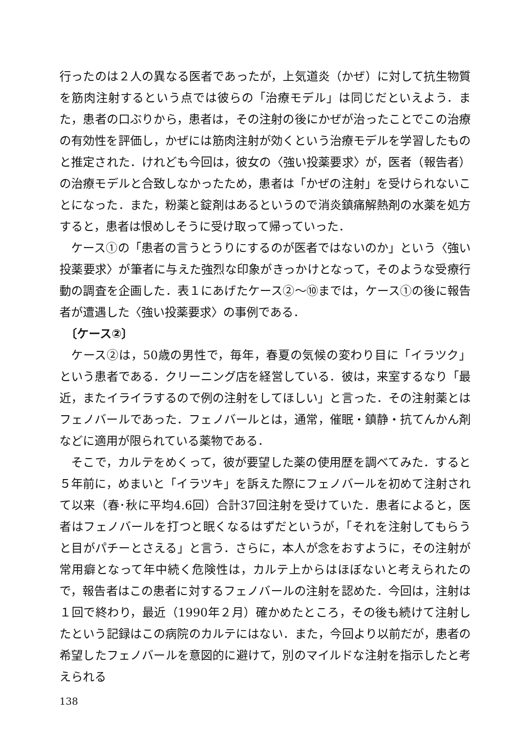行ったのは２人の異なる医者であったが，上気道炎（かぜ）に対して抗生物質を筋肉注射するという点では彼らの「治療モデル」は同じだといえよう．また，患者の口ぶりから，患者は，その注射の後にかぜが治ったことでこの治療の有効性を評価し，かぜには筋肉注射が効くという治療モデルを学習したものと推定された．けれども今回は，彼女の〈強い投薬要求〉が，医者（報告者）の治療モデルと合致しなかったため，患者は「かぜの注射」を受けられないことになった．また，粉薬と錠剤はあるというので消炎鎮痛解熱剤の水薬を処方すると，患者は恨めしそうに受け取って帰っていった．
ケース①の「患者の言うとうりにするのが医者ではないのか」という〈強い投薬要求〉が筆者に与えた強烈な印象がきっかけとなって，そのような受療行動の調査を企画した．表１にあげたケース②～⑩までは，ケース①の後に報告者が遭遇した〈強い投薬要求〉の事例である．
〔ケース②〕
ケース②は，50歳の男性で，毎年，春夏の気候の変わり目に「イラツク」という患者である．クリーニング店を経営している．彼は，来室するなり「最近，またイライラするので例の注射をしてほしい」と言った．その注射薬とはフェノバールであった．フェノバールとは，通常，催眠・鎮静・抗てんかん剤などに適用が限られている薬物である．
そこで，カルテをめくって，彼が要望した薬の使用歴を調べてみた．すると５年前に，めまいと「イラツキ」を訴えた際にフェノバールを初めて注射されて以来（春･秋に平均4.6回）合計37回注射を受けていた．患者によると，医者はフェノバールを打つと眠くなるはずだというが，「それを注射してもらうと目がパチーとさえる」と言う．さらに，本人が念をおすように，その注射が常用癖となって年中続く危険性は，カルテ上からはほぼないと考えられたので，報告者はこの患者に対するフェノバールの注射を認めた．今回は，注射は１回で終わり，最近（1990年２月）確かめたところ，その後も続けて注射したという記録はこの病院のカルテにはない．また，今回より以前だが，患者の希望したフェノバールを意図的に避けて，別のマイルドな注射を指示したと考えられる
138